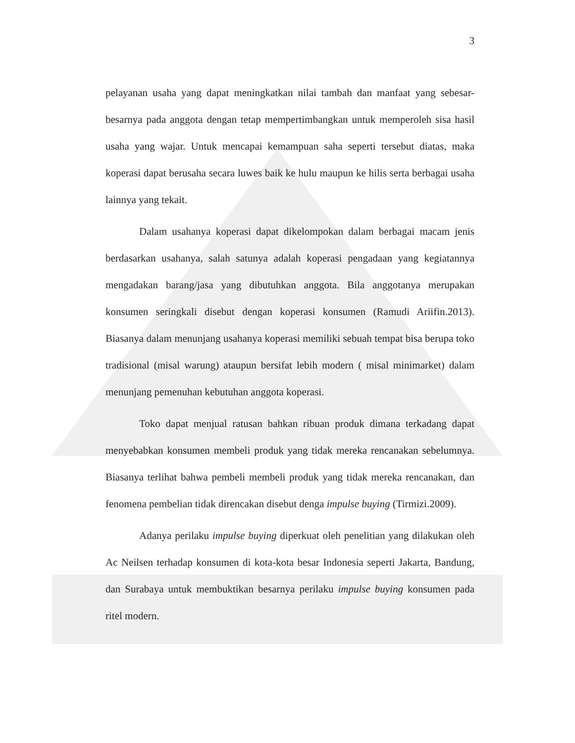3
pelayanan usaha yang dapat meningkatkan nilai tambah dan manfaat yang sebesar-besarnya pada anggota dengan tetap mempertimbangkan untuk memperoleh sisa hasil usaha yang wajar. Untuk mencapai kemampuan saha seperti tersebut diatas, maka koperasi dapat berusaha secara luwes baik ke hulu maupun ke hilis serta berbagai usaha lainnya yang tekait.
Dalam usahanya koperasi dapat dikelompokan dalam berbagai macam jenis berdasarkan usahanya, salah satunya adalah koperasi pengadaan yang kegiatannya mengadakan barang/jasa yang dibutuhkan anggota. Bila anggotanya merupakan konsumen seringkali disebut dengan koperasi konsumen (Ramudi Ariifin.2013). Biasanya dalam menunjang usahanya koperasi memiliki sebuah tempat bisa berupa toko tradisional (misal warung) ataupun bersifat lebih modern ( misal minimarket) dalam menunjang pemenuhan kebutuhan anggota koperasi.
Toko dapat menjual ratusan bahkan ribuan produk dimana terkadang dapat menyebabkan konsumen membeli produk yang tidak mereka rencanakan sebelumnya. Biasanya terlihat bahwa pembeli membeli produk yang tidak mereka rencanakan, dan fenomena pembelian tidak direncakan disebut denga impulse buying (Tirmizi.2009).
Adanya perilaku impulse buying diperkuat oleh penelitian yang dilakukan oleh Ac Neilsen terhadap konsumen di kota-kota besar Indonesia seperti Jakarta, Bandung, dan Surabaya untuk membuktikan besarnya perilaku impulse buying konsumen pada ritel modern.